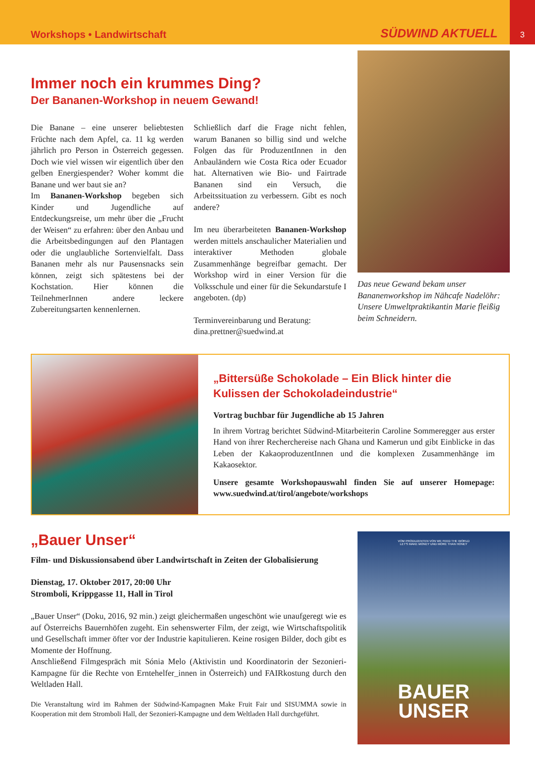Workshops • Landwirtschaft SÜDWIND AKTUELL
3
Immer noch ein krummes Ding?
Der Bananen-Workshop in neuem Gewand!
Die Banane – eine unserer beliebtesten Früchte nach dem Apfel, ca. 11 kg werden jährlich pro Person in Österreich gegessen. Doch wie viel wissen wir eigentlich über den gelben Energiespender? Woher kommt die Banane und wer baut sie an?
Im Bananen-Workshop begeben sich Kinder und Jugendliche auf Entdeckungsreise, um mehr über die „Frucht der Weisen“ zu erfahren: über den Anbau und die Arbeitsbedingungen auf den Plantagen oder die unglaubliche Sortenvielfalt. Dass Bananen mehr als nur Pausensnacks sein können, zeigt sich spätestens bei der Kochstation. Hier können die TeilnehmerInnen andere leckere Zubereitungsarten kennenlernen.
Schließlich darf die Frage nicht fehlen, warum Bananen so billig sind und welche Folgen das für ProduzentInnen in den Anbauländern wie Costa Rica oder Ecuador hat. Alternativen wie Bio- und Fairtrade Bananen sind ein Versuch, die Arbeitssituation zu verbessern. Gibt es noch andere?
Im neu überarbeiteten Bananen-Workshop werden mittels anschaulicher Materialien und interaktiver Methoden globale Zusammenhänge begreifbar gemacht. Der Workshop wird in einer Version für die Volksschule und einer für die Sekundarstufe I angeboten. (dp)
Terminvereinbarung und Beratung:
dina.prettner@suedwind.at
Das neue Gewand bekam unser Bananenworkshop im Nähcafe Nadelöhr: Unsere Umweltpraktikantin Marie fleißig beim Schneidern.
„Bittersüße Schokolade – Ein Blick hinter die Kulissen der Schokoladeindustrie“
Vortrag buchbar für Jugendliche ab 15 Jahren
In ihrem Vortrag berichtet Südwind-Mitarbeiterin Caroline Sommeregger aus erster Hand von ihrer Recherchereise nach Ghana und Kamerun und gibt Einblicke in das Leben der KakaoproduzentInnen und die komplexen Zusammenhänge im Kakaosektor.
Unsere gesamte Workshopauswahl finden Sie auf unserer Homepage: www.suedwind.at/tirol/angebote/workshops
„Bauer Unser“
Film- und Diskussionsabend über Landwirtschaft in Zeiten der Globalisierung
Dienstag, 17. Oktober 2017, 20:00 Uhr
Stromboli, Krippgasse 11, Hall in Tirol
„Bauer Unser“ (Doku, 2016, 92 min.) zeigt gleichermaßen ungeschönt wie unaufgeregt wie es auf Österreichs Bauernhöfen zugeht. Ein sehenswerter Film, der zeigt, wie Wirtschaftspolitik und Gesellschaft immer öfter vor der Industrie kapitulieren. Keine rosigen Bilder, doch gibt es Momente der Hoffnung.
Anschließend Filmgespräch mit Sónia Melo (Aktivistin und Koordinatorin der Sezonieri-Kampagne für die Rechte von Erntehelfer_innen in Österreich) und FAIRkostung durch den Weltladen Hall.
Die Veranstaltung wird im Rahmen der Südwind-Kampagnen Make Fruit Fair und SISUMMA sowie in Kooperation mit dem Stromboli Hall, der Sezonieri-Kampagne und dem Weltladen Hall durchgeführt.
VOM PRODUZENTEN VON WE FEED THE WORLD
LET'S MAKE MONEY UND MORE THAN HONEY
BAUER
UNSER